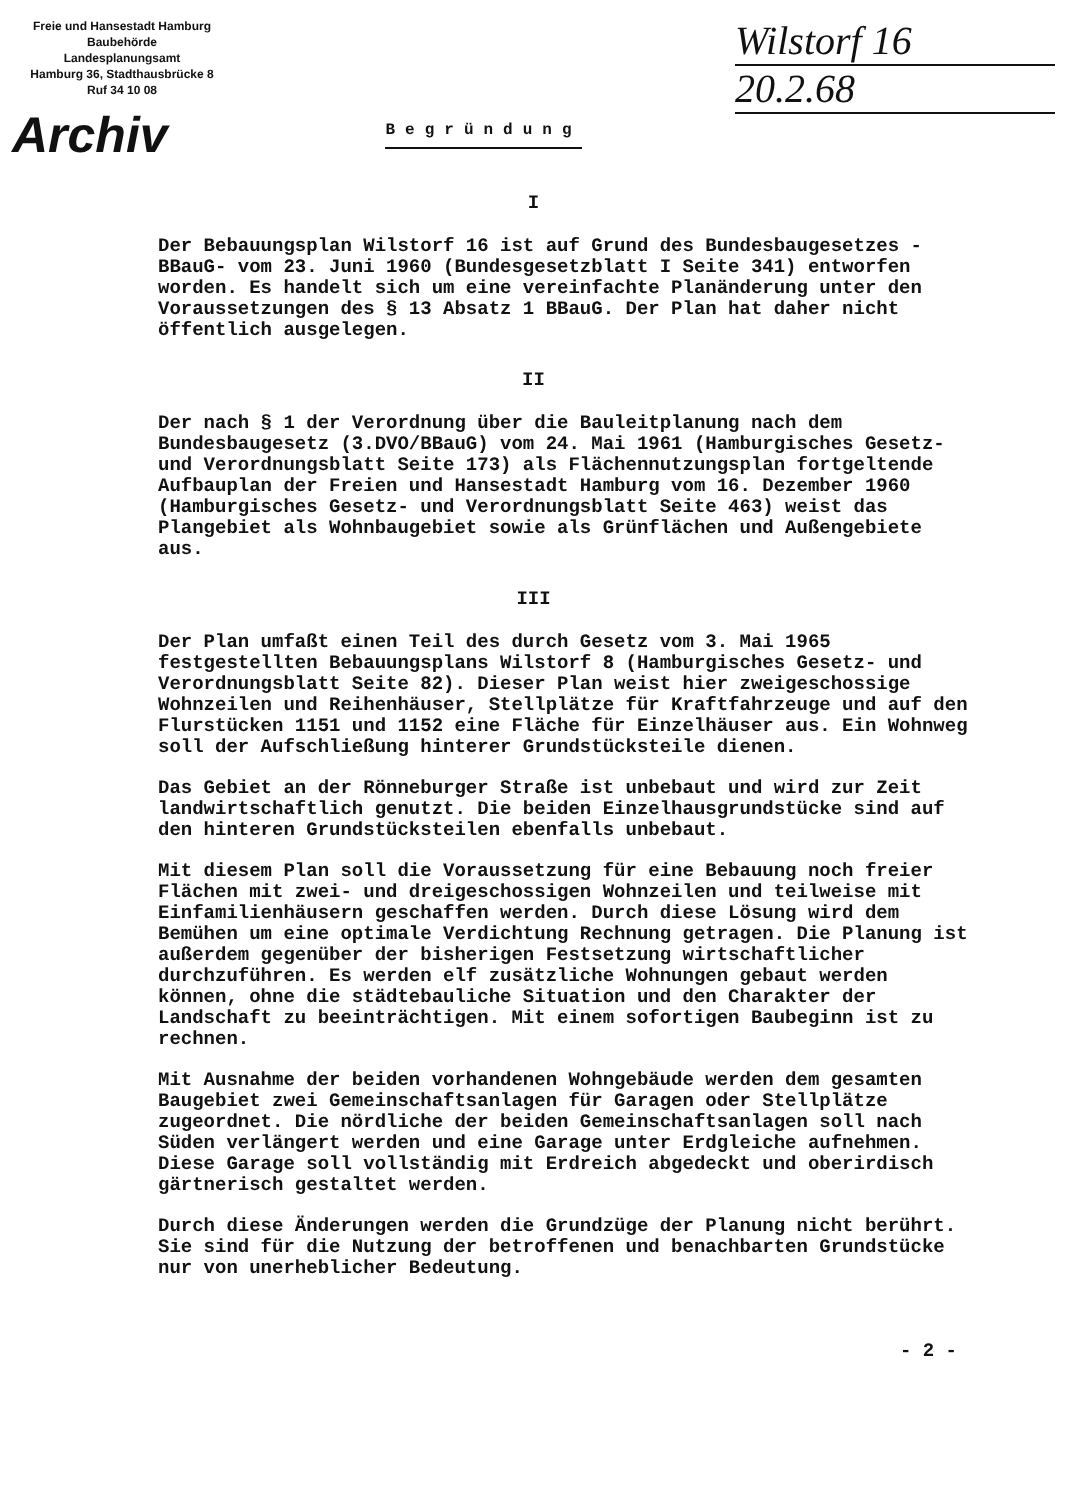Freie und Hansestadt Hamburg
Baubehörde
Landesplanungsamt
Hamburg 36, Stadthausbrücke 8
Ruf 34 10 08
Archiv
Begründung
Wilstorf 16
20.2.68
I
Der Bebauungsplan Wilstorf 16 ist auf Grund des Bundesbaugesetzes -BBauG- vom 23. Juni 1960 (Bundesgesetzblatt I Seite 341) entworfen worden. Es handelt sich um eine vereinfachte Planänderung unter den Voraussetzungen des § 13 Absatz 1 BBauG. Der Plan hat daher nicht öffentlich ausgelegen.
II
Der nach § 1 der Verordnung über die Bauleitplanung nach dem Bundesbaugesetz (3.DVO/BBauG) vom 24. Mai 1961 (Hamburgisches Gesetz- und Verordnungsblatt Seite 173) als Flächennutzungsplan fortgeltende Aufbauplan der Freien und Hansestadt Hamburg vom 16. Dezember 1960 (Hamburgisches Gesetz- und Verordnungsblatt Seite 463) weist das Plangebiet als Wohnbaugebiet sowie als Grünflächen und Außengebiete aus.
III
Der Plan umfaßt einen Teil des durch Gesetz vom 3. Mai 1965 festgestellten Bebauungsplans Wilstorf 8 (Hamburgisches Gesetz- und Verordnungsblatt Seite 82). Dieser Plan weist hier zweigeschossige Wohnzeilen und Reihenhäuser, Stellplätze für Kraftfahrzeuge und auf den Flurstücken 1151 und 1152 eine Fläche für Einzelhäuser aus. Ein Wohnweg soll der Aufschließung hinterer Grundstücksteile dienen.
Das Gebiet an der Rönneburger Straße ist unbebaut und wird zur Zeit landwirtschaftlich genutzt. Die beiden Einzelhausgrundstücke sind auf den hinteren Grundstücksteilen ebenfalls unbebaut.
Mit diesem Plan soll die Voraussetzung für eine Bebauung noch freier Flächen mit zwei- und dreigeschossigen Wohnzeilen und teilweise mit Einfamilienhäusern geschaffen werden. Durch diese Lösung wird dem Bemühen um eine optimale Verdichtung Rechnung getragen. Die Planung ist außerdem gegenüber der bisherigen Festsetzung wirtschaftlicher durchzuführen. Es werden elf zusätzliche Wohnungen gebaut werden können, ohne die städtebauliche Situation und den Charakter der Landschaft zu beeinträchtigen. Mit einem sofortigen Baubeginn ist zu rechnen.
Mit Ausnahme der beiden vorhandenen Wohngebäude werden dem gesamten Baugebiet zwei Gemeinschaftsanlagen für Garagen oder Stellplätze zugeordnet. Die nördliche der beiden Gemeinschaftsanlagen soll nach Süden verlängert werden und eine Garage unter Erdgleiche aufnehmen. Diese Garage soll vollständig mit Erdreich abgedeckt und oberirdisch gärtnerisch gestaltet werden.
Durch diese Änderungen werden die Grundzüge der Planung nicht berührt. Sie sind für die Nutzung der betroffenen und benachbarten Grundstücke nur von unerheblicher Bedeutung.
- 2 -